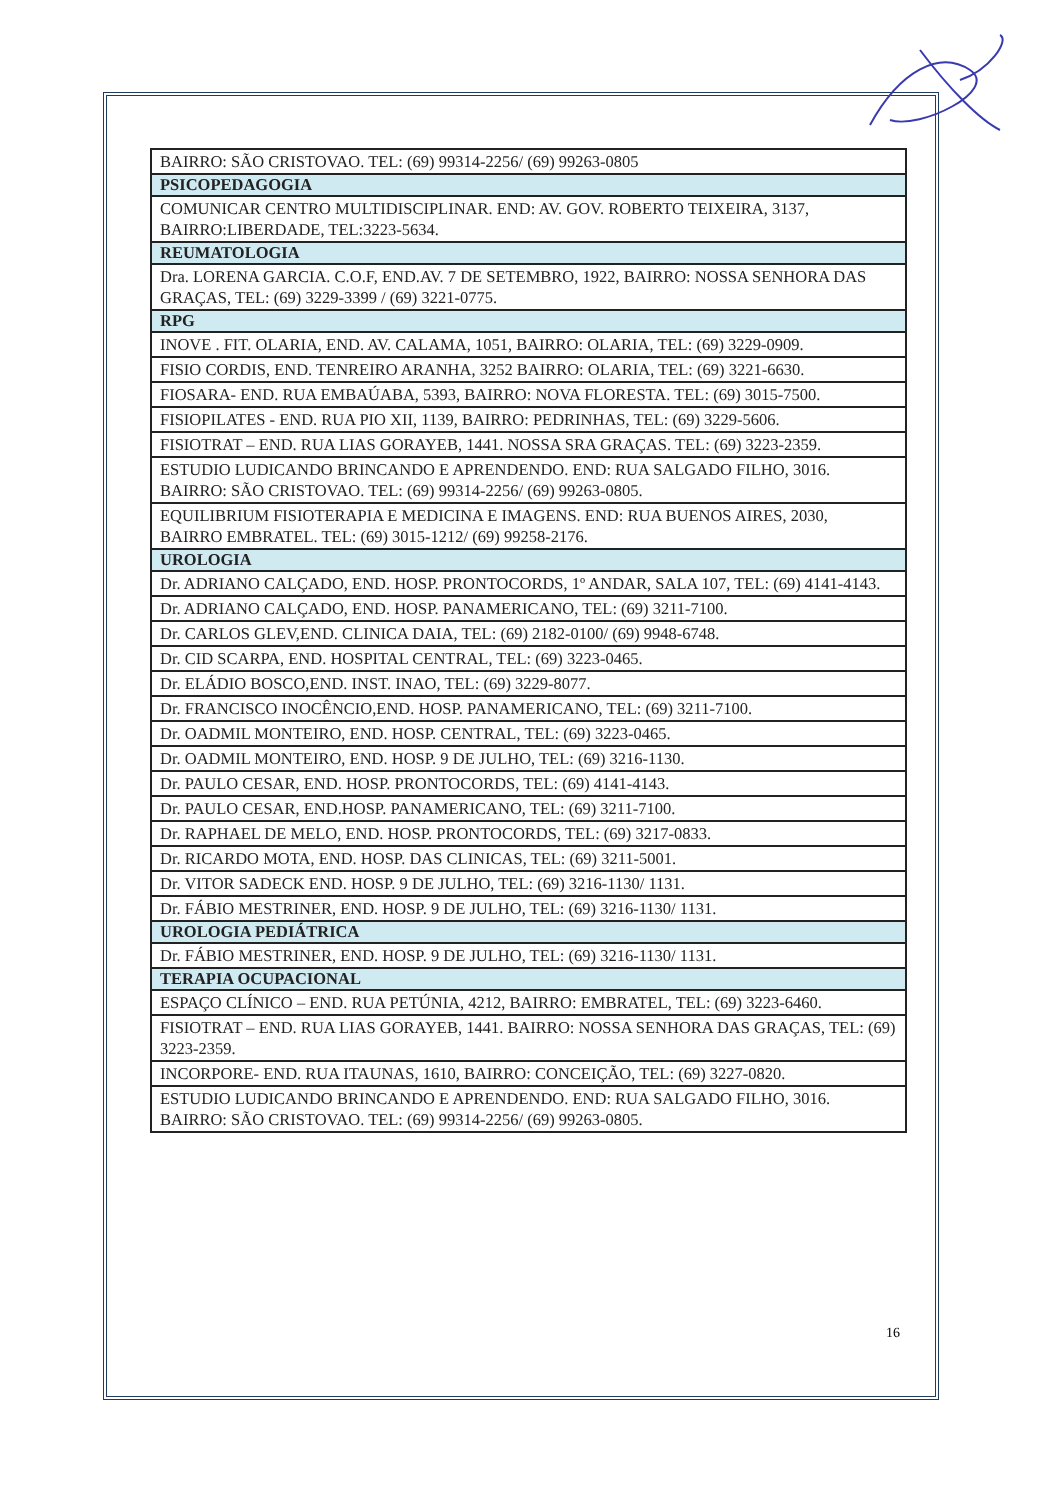| BAIRRO: SÃO CRISTOVAO. TEL: (69) 99314-2256/ (69) 99263-0805 |
| PSICOPEDAGOGIA |
| COMUNICAR CENTRO MULTIDISCIPLINAR. END: AV. GOV. ROBERTO TEIXEIRA, 3137, BAIRRO:LIBERDADE, TEL:3223-5634. |
| REUMATOLOGIA |
| Dra. LORENA GARCIA. C.O.F, END.AV. 7 DE SETEMBRO, 1922, BAIRRO: NOSSA SENHORA DAS GRAÇAS, TEL: (69) 3229-3399 / (69) 3221-0775. |
| RPG |
| INOVE . FIT. OLARIA, END. AV. CALAMA, 1051, BAIRRO: OLARIA, TEL: (69) 3229-0909. |
| FISIO CORDIS, END. TENREIRO ARANHA, 3252 BAIRRO: OLARIA, TEL: (69) 3221-6630. |
| FIOSARA- END. RUA EMBAÚABA, 5393, BAIRRO: NOVA FLORESTA. TEL: (69) 3015-7500. |
| FISIOPILATES - END. RUA PIO XII, 1139, BAIRRO: PEDRINHAS, TEL: (69) 3229-5606. |
| FISIOTRAT – END. RUA LIAS GORAYEB, 1441. NOSSA SRA GRAÇAS. TEL: (69) 3223-2359. |
| ESTUDIO LUDICANDO BRINCANDO E APRENDENDO. END: RUA SALGADO FILHO, 3016. BAIRRO: SÃO CRISTOVAO. TEL: (69) 99314-2256/ (69) 99263-0805. |
| EQUILIBRIUM FISIOTERAPIA E MEDICINA E IMAGENS. END: RUA BUENOS AIRES, 2030, BAIRRO EMBRATEL. TEL: (69) 3015-1212/ (69) 99258-2176. |
| UROLOGIA |
| Dr. ADRIANO CALÇADO, END. HOSP. PRONTOCORDS, 1º ANDAR, SALA 107, TEL: (69) 4141-4143. |
| Dr. ADRIANO CALÇADO, END. HOSP. PANAMERICANO, TEL: (69) 3211-7100. |
| Dr. CARLOS GLEV,END. CLINICA DAIA, TEL: (69) 2182-0100/ (69) 9948-6748. |
| Dr. CID SCARPA, END. HOSPITAL CENTRAL, TEL: (69) 3223-0465. |
| Dr. ELÁDIO BOSCO,END. INST. INAO, TEL: (69) 3229-8077. |
| Dr. FRANCISCO INOCÊNCIO,END. HOSP. PANAMERICANO, TEL: (69) 3211-7100. |
| Dr. OADMIL MONTEIRO, END. HOSP. CENTRAL, TEL: (69) 3223-0465. |
| Dr. OADMIL MONTEIRO, END. HOSP. 9 DE JULHO, TEL: (69) 3216-1130. |
| Dr. PAULO CESAR, END. HOSP. PRONTOCORDS, TEL: (69) 4141-4143. |
| Dr. PAULO CESAR, END.HOSP. PANAMERICANO, TEL: (69) 3211-7100. |
| Dr. RAPHAEL DE MELO, END. HOSP. PRONTOCORDS, TEL: (69) 3217-0833. |
| Dr. RICARDO MOTA, END. HOSP. DAS CLINICAS, TEL: (69) 3211-5001. |
| Dr. VITOR SADECK END. HOSP. 9 DE JULHO, TEL: (69) 3216-1130/ 1131. |
| Dr. FÁBIO MESTRINER, END. HOSP. 9 DE JULHO, TEL: (69) 3216-1130/ 1131. |
| UROLOGIA PEDIÁTRICA |
| Dr. FÁBIO MESTRINER, END. HOSP. 9 DE JULHO, TEL: (69) 3216-1130/ 1131. |
| TERAPIA OCUPACIONAL |
| ESPAÇO CLÍNICO – END. RUA PETÚNIA, 4212, BAIRRO: EMBRATEL, TEL: (69) 3223-6460. |
| FISIOTRAT – END. RUA LIAS GORAYEB, 1441. BAIRRO: NOSSA SENHORA DAS GRAÇAS, TEL: (69) 3223-2359. |
| INCORPORE- END. RUA ITAUNAS, 1610, BAIRRO: CONCEIÇÃO, TEL: (69) 3227-0820. |
| ESTUDIO LUDICANDO BRINCANDO E APRENDENDO. END: RUA SALGADO FILHO, 3016. BAIRRO: SÃO CRISTOVAO. TEL: (69) 99314-2256/ (69) 99263-0805. |
16